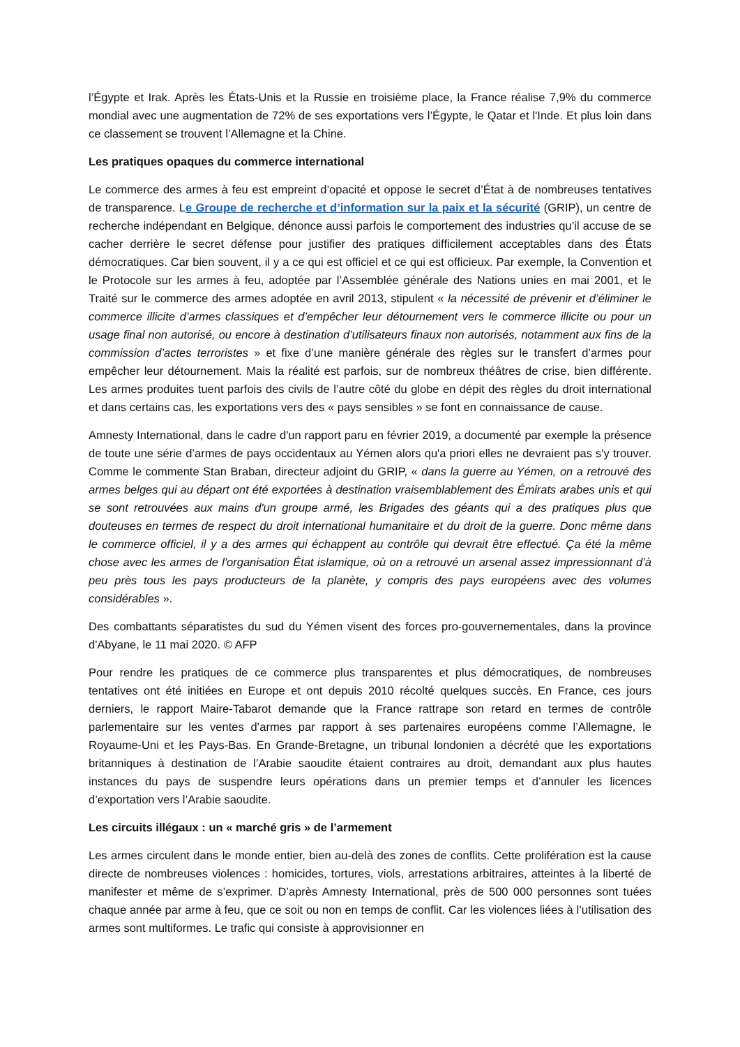l’Égypte et Irak. Après les États-Unis et la Russie en troisième place, la France réalise 7,9% du commerce mondial avec une augmentation de 72% de ses exportations vers l’Égypte, le Qatar et l'Inde. Et plus loin dans ce classement se trouvent l’Allemagne et la Chine.
Les pratiques opaques du commerce international
Le commerce des armes à feu est empreint d’opacité et oppose le secret d’État à de nombreuses tentatives de transparence. Le Groupe de recherche et d’information sur la paix et la sécurité (GRIP), un centre de recherche indépendant en Belgique, dénonce aussi parfois le comportement des industries qu’il accuse de se cacher derrière le secret défense pour justifier des pratiques difficilement acceptables dans des États démocratiques. Car bien souvent, il y a ce qui est officiel et ce qui est officieux. Par exemple, la Convention et le Protocole sur les armes à feu, adoptée par l’Assemblée générale des Nations unies en mai 2001, et le Traité sur le commerce des armes adoptée en avril 2013, stipulent « la nécessité de prévenir et d’éliminer le commerce illicite d’armes classiques et d’empêcher leur détournement vers le commerce illicite ou pour un usage final non autorisé, ou encore à destination d’utilisateurs finaux non autorisés, notamment aux fins de la commission d’actes terroristes » et fixe d’une manière générale des règles sur le transfert d’armes pour empêcher leur détournement. Mais la réalité est parfois, sur de nombreux théâtres de crise, bien différente. Les armes produites tuent parfois des civils de l’autre côté du globe en dépit des règles du droit international et dans certains cas, les exportations vers des « pays sensibles » se font en connaissance de cause.
Amnesty International, dans le cadre d'un rapport paru en février 2019, a documenté par exemple la présence de toute une série d’armes de pays occidentaux au Yémen alors qu'a priori elles ne devraient pas s'y trouver. Comme le commente Stan Braban, directeur adjoint du GRIP, « dans la guerre au Yémen, on a retrouvé des armes belges qui au départ ont été exportées à destination vraisemblablement des Émirats arabes unis et qui se sont retrouvées aux mains d'un groupe armé, les Brigades des géants qui a des pratiques plus que douteuses en termes de respect du droit international humanitaire et du droit de la guerre. Donc même dans le commerce officiel, il y a des armes qui échappent au contrôle qui devrait être effectué. Ça été la même chose avec les armes de l'organisation État islamique, où on a retrouvé un arsenal assez impressionnant d’à peu près tous les pays producteurs de la planète, y compris des pays européens avec des volumes considérables ».
Des combattants séparatistes du sud du Yémen visent des forces pro-gouvernementales, dans la province d'Abyane, le 11 mai 2020. © AFP
Pour rendre les pratiques de ce commerce plus transparentes et plus démocratiques, de nombreuses tentatives ont été initiées en Europe et ont depuis 2010 récolté quelques succès. En France, ces jours derniers, le rapport Maire-Tabarot demande que la France rattrape son retard en termes de contrôle parlementaire sur les ventes d’armes par rapport à ses partenaires européens comme l’Allemagne, le Royaume-Uni et les Pays-Bas. En Grande-Bretagne, un tribunal londonien a décrété que les exportations britanniques à destination de l’Arabie saoudite étaient contraires au droit, demandant aux plus hautes instances du pays de suspendre leurs opérations dans un premier temps et d’annuler les licences d’exportation vers l’Arabie saoudite.
Les circuits illégaux : un « marché gris » de l’armement
Les armes circulent dans le monde entier, bien au-delà des zones de conflits. Cette prolifération est la cause directe de nombreuses violences : homicides, tortures, viols, arrestations arbitraires, atteintes à la liberté de manifester et même de s’exprimer. D’après Amnesty International, près de 500 000 personnes sont tuées chaque année par arme à feu, que ce soit ou non en temps de conflit. Car les violences liées à l’utilisation des armes sont multiformes. Le trafic qui consiste à approvisionner en